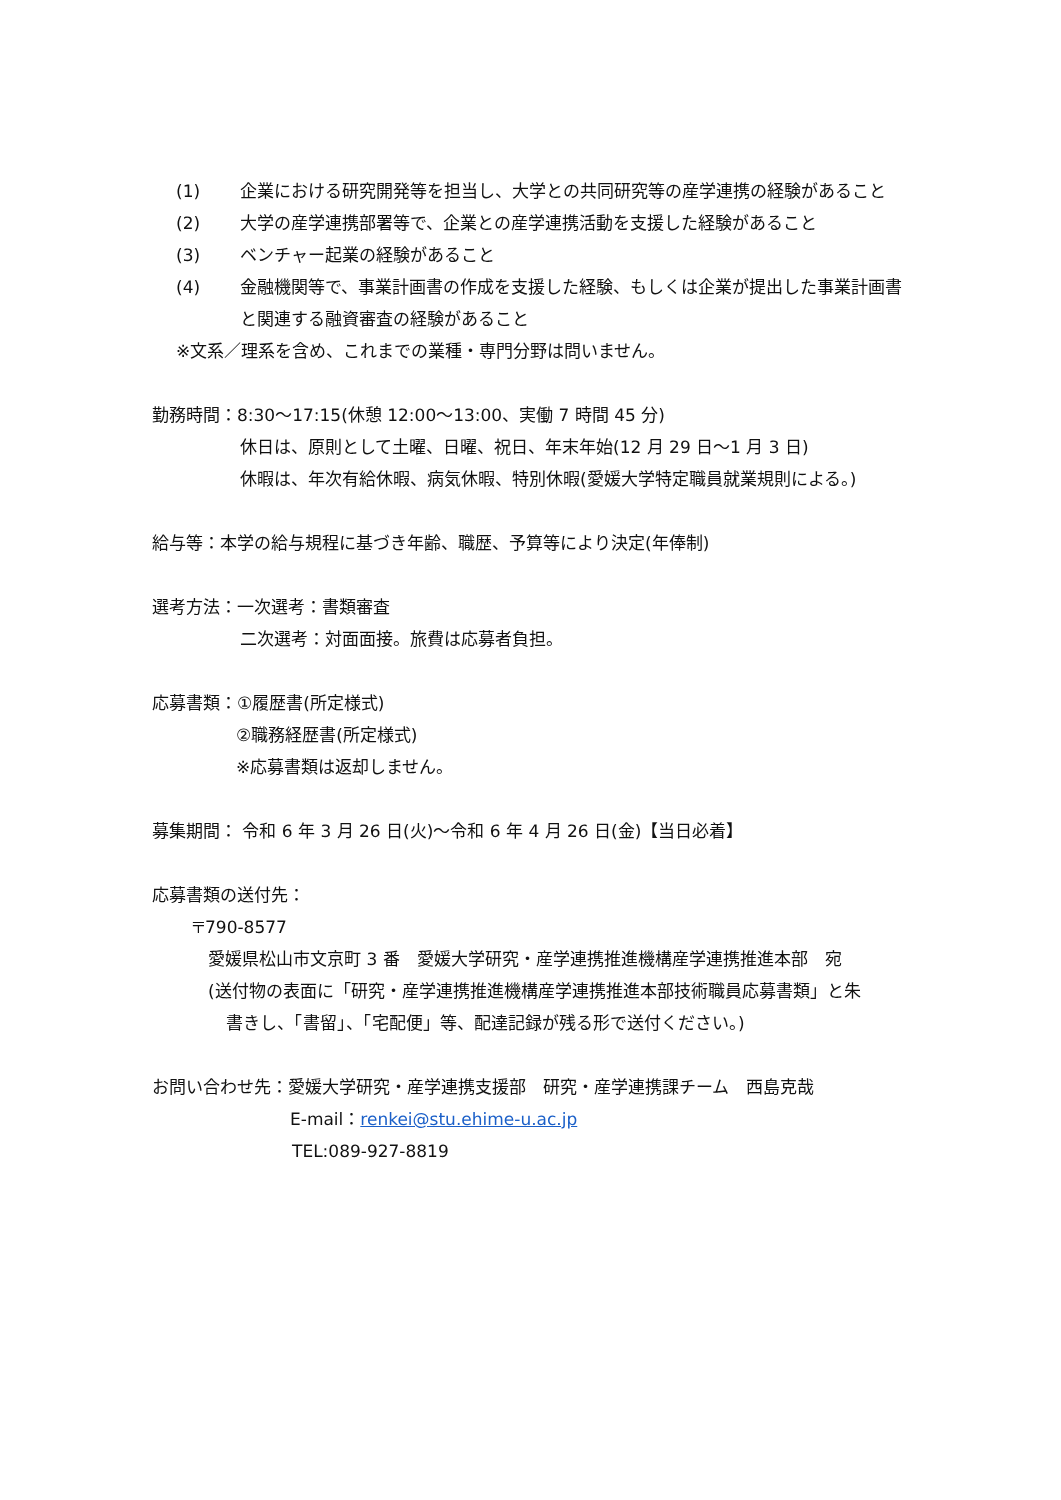(1) 企業における研究開発等を担当し、大学との共同研究等の産学連携の経験があること
(2) 大学の産学連携部署等で、企業との産学連携活動を支援した経験があること
(3) ベンチャー起業の経験があること
(4) 金融機関等で、事業計画書の作成を支援した経験、もしくは企業が提出した事業計画書と関連する融資審査の経験があること
※文系／理系を含め、これまでの業種・専門分野は問いません。
勤務時間：8:30～17:15(休憩 12:00～13:00、実働 7 時間 45 分)
休日は、原則として土曜、日曜、祝日、年末年始(12 月 29 日～1 月 3 日)
休暇は、年次有給休暇、病気休暇、特別休暇(愛媛大学特定職員就業規則による。)
給与等：本学の給与規程に基づき年齢、職歴、予算等により決定(年俸制)
選考方法：一次選考：書類審査
二次選考：対面面接。旅費は応募者負担。
応募書類：①履歴書(所定様式)
②職務経歴書(所定様式)
※応募書類は返却しません。
募集期間： 令和 6 年 3 月 26 日(火)～令和 6 年 4 月 26 日(金)【当日必着】
応募書類の送付先：
〒790-8577
愛媛県松山市文京町 3 番　愛媛大学研究・産学連携推進機構産学連携推進本部　宛
(送付物の表面に「研究・産学連携推進機構産学連携推進本部技術職員応募書類」と朱
書きし、「書留」、「宅配便」等、配達記録が残る形で送付ください。)
お問い合わせ先：愛媛大学研究・産学連携支援部　研究・産学連携課チーム　西島克哉
E-mail：renkei@stu.ehime-u.ac.jp
TEL:089-927-8819